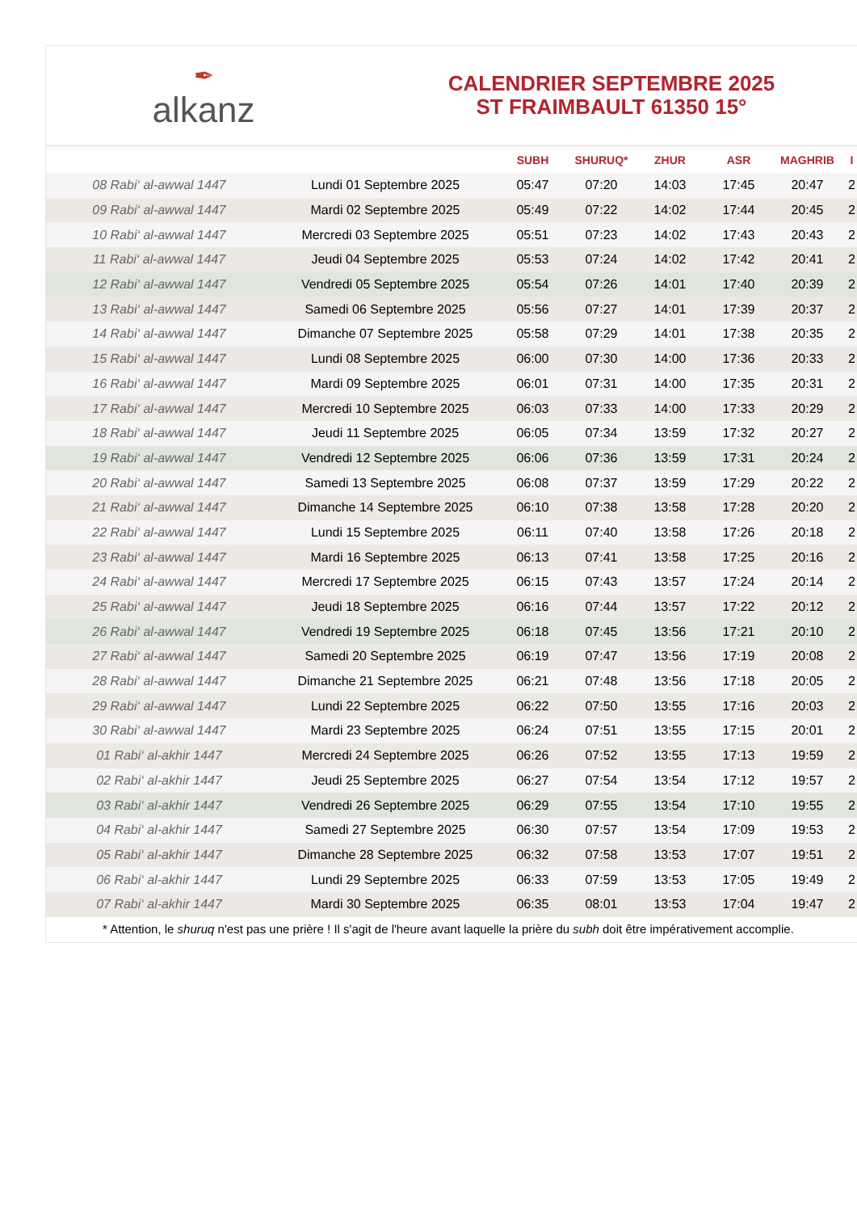✒
alkanz
CALENDRIER SEPTEMBRE 2025
ST FRAIMBAULT 61350 15°
| | | SUBH | SHURUQ* | ZHUR | ASR | MAGHRIB | I |
| --- | --- | --- | --- | --- | --- | --- | --- |
| 08 Rabi‘ al-awwal 1447 | Lundi 01 Septembre 2025 | 05:47 | 07:20 | 14:03 | 17:45 | 20:47 | 2 |
| 09 Rabi‘ al-awwal 1447 | Mardi 02 Septembre 2025 | 05:49 | 07:22 | 14:02 | 17:44 | 20:45 | 2 |
| 10 Rabi‘ al-awwal 1447 | Mercredi 03 Septembre 2025 | 05:51 | 07:23 | 14:02 | 17:43 | 20:43 | 2 |
| 11 Rabi‘ al-awwal 1447 | Jeudi 04 Septembre 2025 | 05:53 | 07:24 | 14:02 | 17:42 | 20:41 | 2 |
| 12 Rabi‘ al-awwal 1447 | Vendredi 05 Septembre 2025 | 05:54 | 07:26 | 14:01 | 17:40 | 20:39 | 2 |
| 13 Rabi‘ al-awwal 1447 | Samedi 06 Septembre 2025 | 05:56 | 07:27 | 14:01 | 17:39 | 20:37 | 2 |
| 14 Rabi‘ al-awwal 1447 | Dimanche 07 Septembre 2025 | 05:58 | 07:29 | 14:01 | 17:38 | 20:35 | 2 |
| 15 Rabi‘ al-awwal 1447 | Lundi 08 Septembre 2025 | 06:00 | 07:30 | 14:00 | 17:36 | 20:33 | 2 |
| 16 Rabi‘ al-awwal 1447 | Mardi 09 Septembre 2025 | 06:01 | 07:31 | 14:00 | 17:35 | 20:31 | 2 |
| 17 Rabi‘ al-awwal 1447 | Mercredi 10 Septembre 2025 | 06:03 | 07:33 | 14:00 | 17:33 | 20:29 | 2 |
| 18 Rabi‘ al-awwal 1447 | Jeudi 11 Septembre 2025 | 06:05 | 07:34 | 13:59 | 17:32 | 20:27 | 2 |
| 19 Rabi‘ al-awwal 1447 | Vendredi 12 Septembre 2025 | 06:06 | 07:36 | 13:59 | 17:31 | 20:24 | 2 |
| 20 Rabi‘ al-awwal 1447 | Samedi 13 Septembre 2025 | 06:08 | 07:37 | 13:59 | 17:29 | 20:22 | 2 |
| 21 Rabi‘ al-awwal 1447 | Dimanche 14 Septembre 2025 | 06:10 | 07:38 | 13:58 | 17:28 | 20:20 | 2 |
| 22 Rabi‘ al-awwal 1447 | Lundi 15 Septembre 2025 | 06:11 | 07:40 | 13:58 | 17:26 | 20:18 | 2 |
| 23 Rabi‘ al-awwal 1447 | Mardi 16 Septembre 2025 | 06:13 | 07:41 | 13:58 | 17:25 | 20:16 | 2 |
| 24 Rabi‘ al-awwal 1447 | Mercredi 17 Septembre 2025 | 06:15 | 07:43 | 13:57 | 17:24 | 20:14 | 2 |
| 25 Rabi‘ al-awwal 1447 | Jeudi 18 Septembre 2025 | 06:16 | 07:44 | 13:57 | 17:22 | 20:12 | 2 |
| 26 Rabi‘ al-awwal 1447 | Vendredi 19 Septembre 2025 | 06:18 | 07:45 | 13:56 | 17:21 | 20:10 | 2 |
| 27 Rabi‘ al-awwal 1447 | Samedi 20 Septembre 2025 | 06:19 | 07:47 | 13:56 | 17:19 | 20:08 | 2 |
| 28 Rabi‘ al-awwal 1447 | Dimanche 21 Septembre 2025 | 06:21 | 07:48 | 13:56 | 17:18 | 20:05 | 2 |
| 29 Rabi‘ al-awwal 1447 | Lundi 22 Septembre 2025 | 06:22 | 07:50 | 13:55 | 17:16 | 20:03 | 2 |
| 30 Rabi‘ al-awwal 1447 | Mardi 23 Septembre 2025 | 06:24 | 07:51 | 13:55 | 17:15 | 20:01 | 2 |
| 01 Rabi‘ al-akhir 1447 | Mercredi 24 Septembre 2025 | 06:26 | 07:52 | 13:55 | 17:13 | 19:59 | 2 |
| 02 Rabi‘ al-akhir 1447 | Jeudi 25 Septembre 2025 | 06:27 | 07:54 | 13:54 | 17:12 | 19:57 | 2 |
| 03 Rabi‘ al-akhir 1447 | Vendredi 26 Septembre 2025 | 06:29 | 07:55 | 13:54 | 17:10 | 19:55 | 2 |
| 04 Rabi‘ al-akhir 1447 | Samedi 27 Septembre 2025 | 06:30 | 07:57 | 13:54 | 17:09 | 19:53 | 2 |
| 05 Rabi‘ al-akhir 1447 | Dimanche 28 Septembre 2025 | 06:32 | 07:58 | 13:53 | 17:07 | 19:51 | 2 |
| 06 Rabi‘ al-akhir 1447 | Lundi 29 Septembre 2025 | 06:33 | 07:59 | 13:53 | 17:05 | 19:49 | 2 |
| 07 Rabi‘ al-akhir 1447 | Mardi 30 Septembre 2025 | 06:35 | 08:01 | 13:53 | 17:04 | 19:47 | 2 |
* Attention, le shuruq n'est pas une prière ! Il s'agit de l'heure avant laquelle la prière du subh doit être impérativement accomplie.